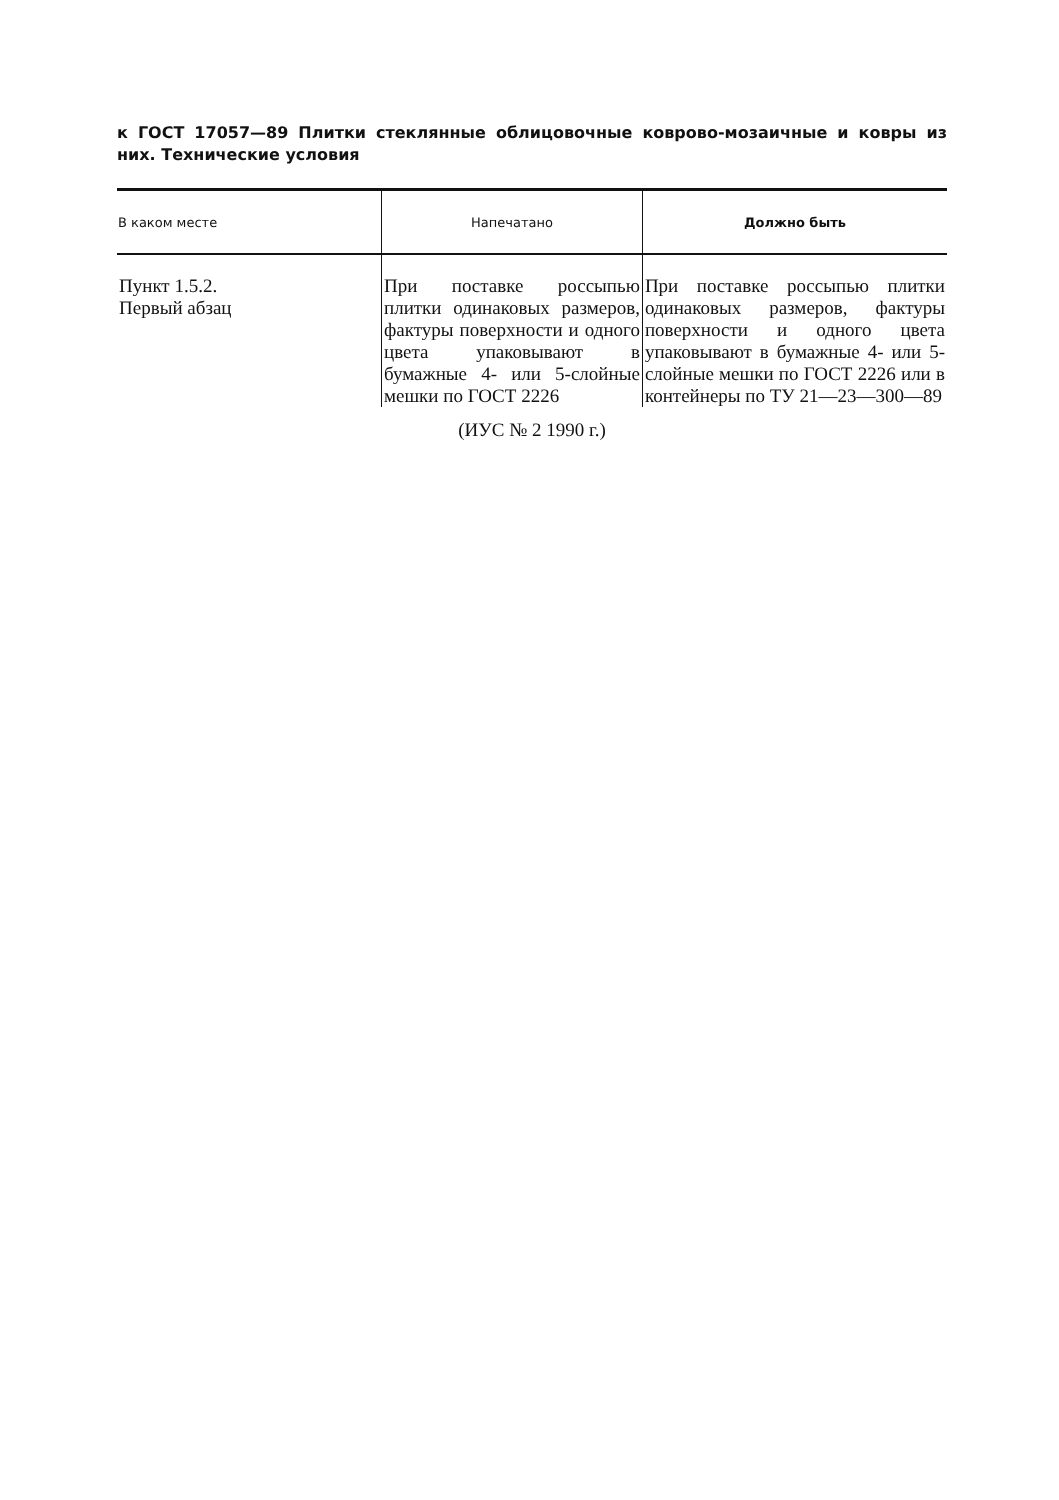к ГОСТ 17057—89 Плитки стеклянные облицовочные коврово-мозаичные и ковры из них. Технические условия
| В каком месте | Напечатано | Должно быть |
| --- | --- | --- |
| Пункт 1.5.2. Первый абзац | При поставке россыпью плитки одинаковых размеров, фактуры поверхности и одного цвета упаковывают в бумажные 4- или 5-слойные мешки по ГОСТ 2226 | При поставке россыпью плитки одинаковых размеров, фактуры поверхности и одного цвета упаковывают в бумажные 4- или 5-слойные мешки по ГОСТ 2226 или в контейнеры по ТУ 21—23—300—89 |
(ИУС № 2 1990 г.)